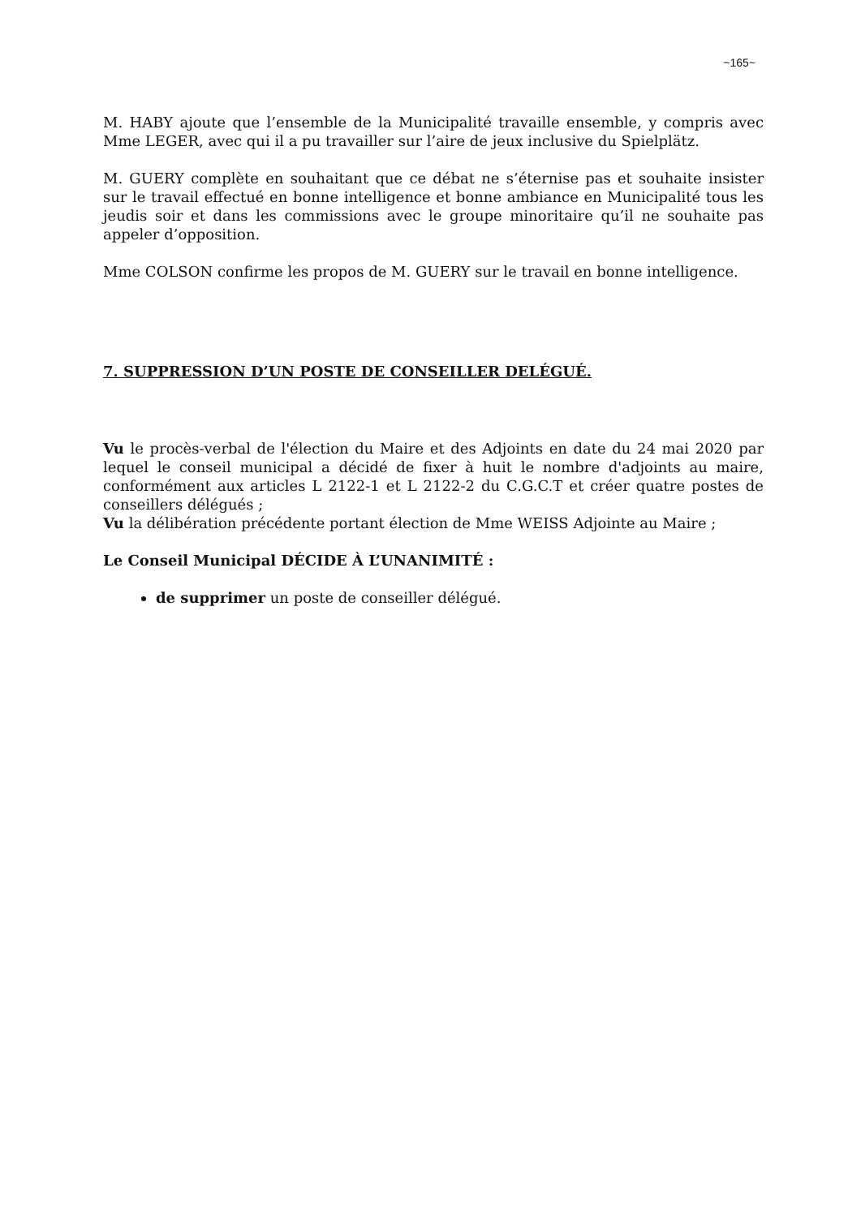~165~
M. HABY ajoute que l’ensemble de la Municipalité travaille ensemble, y compris avec Mme LEGER, avec qui il a pu travailler sur l’aire de jeux inclusive du Spielplätz.
M. GUERY complète en souhaitant que ce débat ne s’éternise pas et souhaite insister sur le travail effectué en bonne intelligence et bonne ambiance en Municipalité tous les jeudis soir et dans les commissions avec le groupe minoritaire qu’il ne souhaite pas appeler d’opposition.
Mme COLSON confirme les propos de M. GUERY sur le travail en bonne intelligence.
7. SUPPRESSION D’UN POSTE DE CONSEILLER DELÉGUÉ.
Vu le procès-verbal de l'élection du Maire et des Adjoints en date du 24 mai 2020 par lequel le conseil municipal a décidé de fixer à huit le nombre d'adjoints au maire, conformément aux articles L 2122-1 et L 2122-2 du C.G.C.T et créer quatre postes de conseillers délégués ;
Vu la délibération précédente portant élection de Mme WEISS Adjointe au Maire ;
Le Conseil Municipal DÉCIDE À L’UNANIMITÉ :
de supprimer un poste de conseiller délégué.